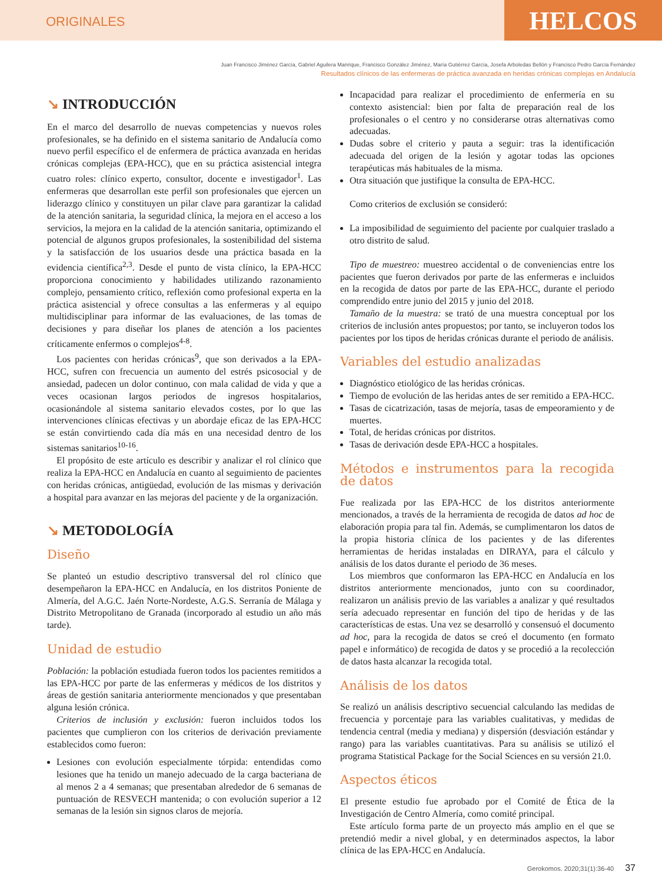ORIGINALES
HELCOS
Juan Francisco Jiménez García, Gabriel Aguilera Manrique, Francisco González Jiménez, María Gutiérrez García, Josefa Arboledas Bellón y Francisco Pedro García Fernández
Resultados clínicos de las enfermeras de práctica avanzada en heridas crónicas complejas en Andalucía
↘ INTRODUCCIÓN
En el marco del desarrollo de nuevas competencias y nuevos roles profesionales, se ha definido en el sistema sanitario de Andalucía como nuevo perfil específico el de enfermera de práctica avanzada en heridas crónicas complejas (EPA-HCC), que en su práctica asistencial integra cuatro roles: clínico experto, consultor, docente e investigador<sup>1</sup>. Las enfermeras que desarrollan este perfil son profesionales que ejercen un liderazgo clínico y constituyen un pilar clave para garantizar la calidad de la atención sanitaria, la seguridad clínica, la mejora en el acceso a los servicios, la mejora en la calidad de la atención sanitaria, optimizando el potencial de algunos grupos profesionales, la sostenibilidad del sistema y la satisfacción de los usuarios desde una práctica basada en la evidencia científica<sup>2,3</sup>. Desde el punto de vista clínico, la EPA-HCC proporciona conocimiento y habilidades utilizando razonamiento complejo, pensamiento crítico, reflexión como profesional experta en la práctica asistencial y ofrece consultas a las enfermeras y al equipo multidisciplinar para informar de las evaluaciones, de las tomas de decisiones y para diseñar los planes de atención a los pacientes críticamente enfermos o complejos<sup>4-8</sup>.
Los pacientes con heridas crónicas<sup>9</sup>, que son derivados a la EPA-HCC, sufren con frecuencia un aumento del estrés psicosocial y de ansiedad, padecen un dolor continuo, con mala calidad de vida y que a veces ocasionan largos periodos de ingresos hospitalarios, ocasionándole al sistema sanitario elevados costes, por lo que las intervenciones clínicas efectivas y un abordaje eficaz de las EPA-HCC se están convirtiendo cada día más en una necesidad dentro de los sistemas sanitarios<sup>10-16</sup>.
El propósito de este artículo es describir y analizar el rol clínico que realiza la EPA-HCC en Andalucía en cuanto al seguimiento de pacientes con heridas crónicas, antigüedad, evolución de las mismas y derivación a hospital para avanzar en las mejoras del paciente y de la organización.
↘ METODOLOGÍA
Diseño
Se planteó un estudio descriptivo transversal del rol clínico que desempeñaron la EPA-HCC en Andalucía, en los distritos Poniente de Almería, del A.G.C. Jaén Norte-Nordeste, A.G.S. Serranía de Málaga y Distrito Metropolitano de Granada (incorporado al estudio un año más tarde).
Unidad de estudio
Población: la población estudiada fueron todos los pacientes remitidos a las EPA-HCC por parte de las enfermeras y médicos de los distritos y áreas de gestión sanitaria anteriormente mencionados y que presentaban alguna lesión crónica.
Criterios de inclusión y exclusión: fueron incluidos todos los pacientes que cumplieron con los criterios de derivación previamente establecidos como fueron:
Lesiones con evolución especialmente tórpida: entendidas como lesiones que ha tenido un manejo adecuado de la carga bacteriana de al menos 2 a 4 semanas; que presentaban alrededor de 6 semanas de puntuación de RESVECH mantenida; o con evolución superior a 12 semanas de la lesión sin signos claros de mejoría.
Incapacidad para realizar el procedimiento de enfermería en su contexto asistencial: bien por falta de preparación real de los profesionales o el centro y no considerarse otras alternativas como adecuadas.
Dudas sobre el criterio y pauta a seguir: tras la identificación adecuada del origen de la lesión y agotar todas las opciones terapéuticas más habituales de la misma.
Otra situación que justifique la consulta de EPA-HCC.
Como criterios de exclusión se consideró:
La imposibilidad de seguimiento del paciente por cualquier traslado a otro distrito de salud.
Tipo de muestreo: muestreo accidental o de conveniencias entre los pacientes que fueron derivados por parte de las enfermeras e incluidos en la recogida de datos por parte de las EPA-HCC, durante el periodo comprendido entre junio del 2015 y junio del 2018.
Tamaño de la muestra: se trató de una muestra conceptual por los criterios de inclusión antes propuestos; por tanto, se incluyeron todos los pacientes por los tipos de heridas crónicas durante el periodo de análisis.
Variables del estudio analizadas
Diagnóstico etiológico de las heridas crónicas.
Tiempo de evolución de las heridas antes de ser remitido a EPA-HCC.
Tasas de cicatrización, tasas de mejoría, tasas de empeoramiento y de muertes.
Total, de heridas crónicas por distritos.
Tasas de derivación desde EPA-HCC a hospitales.
Métodos e instrumentos para la recogida de datos
Fue realizada por las EPA-HCC de los distritos anteriormente mencionados, a través de la herramienta de recogida de datos ad hoc de elaboración propia para tal fin. Además, se cumplimentaron los datos de la propia historia clínica de los pacientes y de las diferentes herramientas de heridas instaladas en DIRAYA, para el cálculo y análisis de los datos durante el periodo de 36 meses.
Los miembros que conformaron las EPA-HCC en Andalucía en los distritos anteriormente mencionados, junto con su coordinador, realizaron un análisis previo de las variables a analizar y qué resultados sería adecuado representar en función del tipo de heridas y de las características de estas. Una vez se desarrolló y consensuó el documento ad hoc, para la recogida de datos se creó el documento (en formato papel e informático) de recogida de datos y se procedió a la recolección de datos hasta alcanzar la recogida total.
Análisis de los datos
Se realizó un análisis descriptivo secuencial calculando las medidas de frecuencia y porcentaje para las variables cualitativas, y medidas de tendencia central (media y mediana) y dispersión (desviación estándar y rango) para las variables cuantitativas. Para su análisis se utilizó el programa Statistical Package for the Social Sciences en su versión 21.0.
Aspectos éticos
El presente estudio fue aprobado por el Comité de Ética de la Investigación de Centro Almería, como comité principal.
Este artículo forma parte de un proyecto más amplio en el que se pretendió medir a nivel global, y en determinados aspectos, la labor clínica de las EPA-HCC en Andalucía.
Gerokomos. 2020;31(1):36-40 37